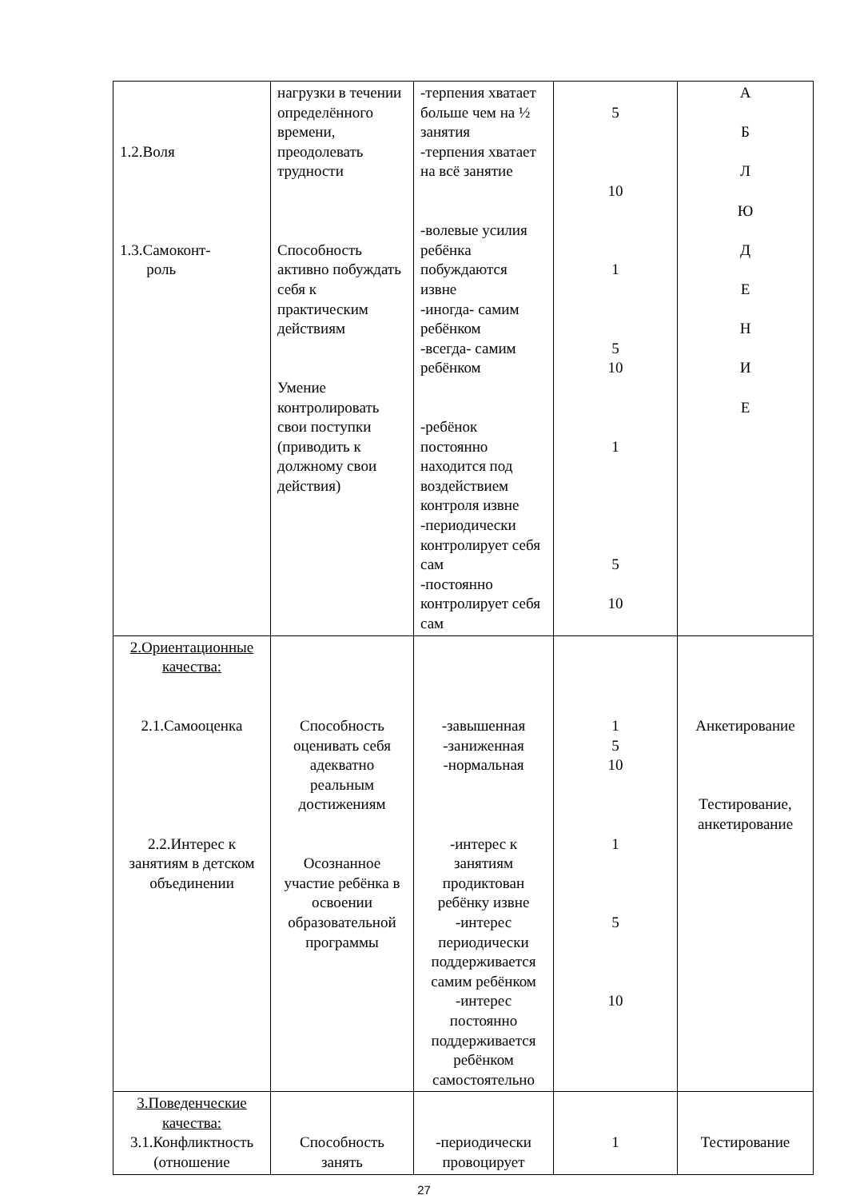| 1.2.Воля 1.3.Самоконт- роль | нагрузки в течении определённого времени, преодолевать трудности Способность активно побуждать себя к практическим действиям Умение контролировать свои поступки (приводить к должному свои действия) | -терпения хватает больше чем на ½ занятия -терпения хватает на всё занятие -волевые усилия ребёнка побуждаются извне -иногда- самим ребёнком -всегда- самим ребёнком -ребёнок постоянно находится под воздействием контроля извне -периодически контролирует себя сам -постоянно контролирует себя сам | 5 10 1 5 10 1 5 10 | А Б Л Ю Д Е Н И Е |
| 2.Ориентационные качества: 2.1.Самооценка 2.2.Интерес к занятиям в детском объединении | Способность оценивать себя адекватно реальным достижениям Осознанное участие ребёнка в освоении образовательной программы | -завышенная -заниженная -нормальная -интерес к занятиям продиктован ребёнку извне -интерес периодически поддерживается самим ребёнком -интерес постоянно поддерживается ребёнком самостоятельно | 1 5 10 1 5 10 | Анкетирование Тестирование, анкетирование |
| 3.Поведенческие качества: 3.1.Конфликтность (отношение | Способность занять | -периодически провоцирует | 1 | Тестирование |
27